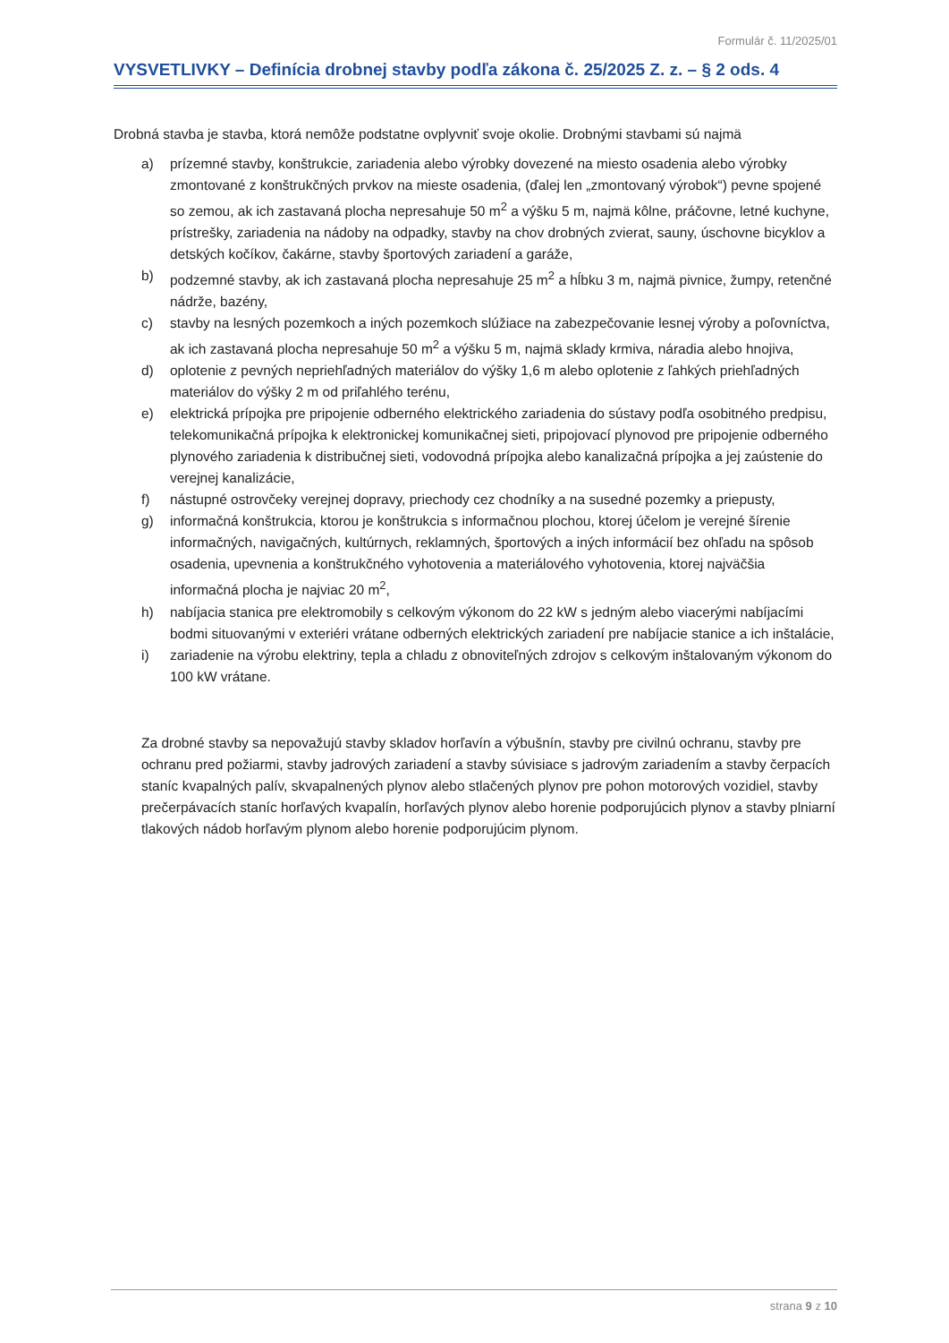Formulár č. 11/2025/01
VYSVETLIVKY – Definícia drobnej stavby podľa zákona č. 25/2025 Z. z. – § 2 ods. 4
Drobná stavba je stavba, ktorá nemôže podstatne ovplyvniť svoje okolie. Drobnými stavbami sú najmä
a) prízemné stavby, konštrukcie, zariadenia alebo výrobky dovezené na miesto osadenia alebo výrobky zmontované z konštrukčných prvkov na mieste osadenia, (ďalej len „zmontovaný výrobok“) pevne spojené so zemou, ak ich zastavaná plocha nepresahuje 50 m<sup>2</sup> a výšku 5 m, najmä kôlne, práčovne, letné kuchyne, prístrešky, zariadenia na nádoby na odpadky, stavby na chov drobných zvierat, sauny, úschovne bicyklov a detských kočíkov, čakárne, stavby športových zariadení a garáže,
b) podzemné stavby, ak ich zastavaná plocha nepresahuje 25 m<sup>2</sup> a hĺbku 3 m, najmä pivnice, žumpy, retenčné nádrže, bazény,
c) stavby na lesných pozemkoch a iných pozemkoch slúžiace na zabezpečovanie lesnej výroby a poľovníctva, ak ich zastavaná plocha nepresahuje 50 m<sup>2</sup> a výšku 5 m, najmä sklady krmiva, náradia alebo hnojiva,
d) oplotenie z pevných nepriehľadných materiálov do výšky 1,6 m alebo oplotenie z ľahkých priehľadných materiálov do výšky 2 m od priľahlého terénu,
e) elektrická prípojka pre pripojenie odberného elektrického zariadenia do sústavy podľa osobitného predpisu, telekomunikačná prípojka k elektronickej komunikačnej sieti, pripojovací plynovod pre pripojenie odberného plynového zariadenia k distribučnej sieti, vodovodná prípojka alebo kanalizačná prípojka a jej zaústenie do verejnej kanalizácie,
f) nástupné ostrovčeky verejnej dopravy, priechody cez chodníky a na susedné pozemky a priepusty,
g) informačná konštrukcia, ktorou je konštrukcia s informačnou plochou, ktorej účelom je verejné šírenie informačných, navigačných, kultúrnych, reklamných, športových a iných informácií bez ohľadu na spôsob osadenia, upevnenia a konštrukčného vyhotovenia a materiálového vyhotovenia, ktorej najväčšia informačná plocha je najviac 20 m<sup>2</sup>,
h) nabíjacia stanica pre elektromobily s celkovým výkonom do 22 kW s jedným alebo viacerými nabíjacími bodmi situovanými v exteriéri vrátane odberných elektrických zariadení pre nabíjacie stanice a ich inštalácie,
i) zariadenie na výrobu elektriny, tepla a chladu z obnoviteľných zdrojov s celkovým inštalovaným výkonom do 100 kW vrátane.
Za drobné stavby sa nepovažujú stavby skladov horľavín a výbušnín, stavby pre civilnú ochranu, stavby pre ochranu pred požiarmi, stavby jadrových zariadení a stavby súvisiace s jadrovým zariadením a stavby čerpacích staníc kvapalných palív, skvapalnených plynov alebo stlačených plynov pre pohon motorových vozidiel, stavby prečerpávacích staníc horľavých kvapalín, horľavých plynov alebo horenie podporujúcich plynov a stavby plniarní tlakových nádob horľavým plynom alebo horenie podporujúcim plynom.
strana 9 z 10